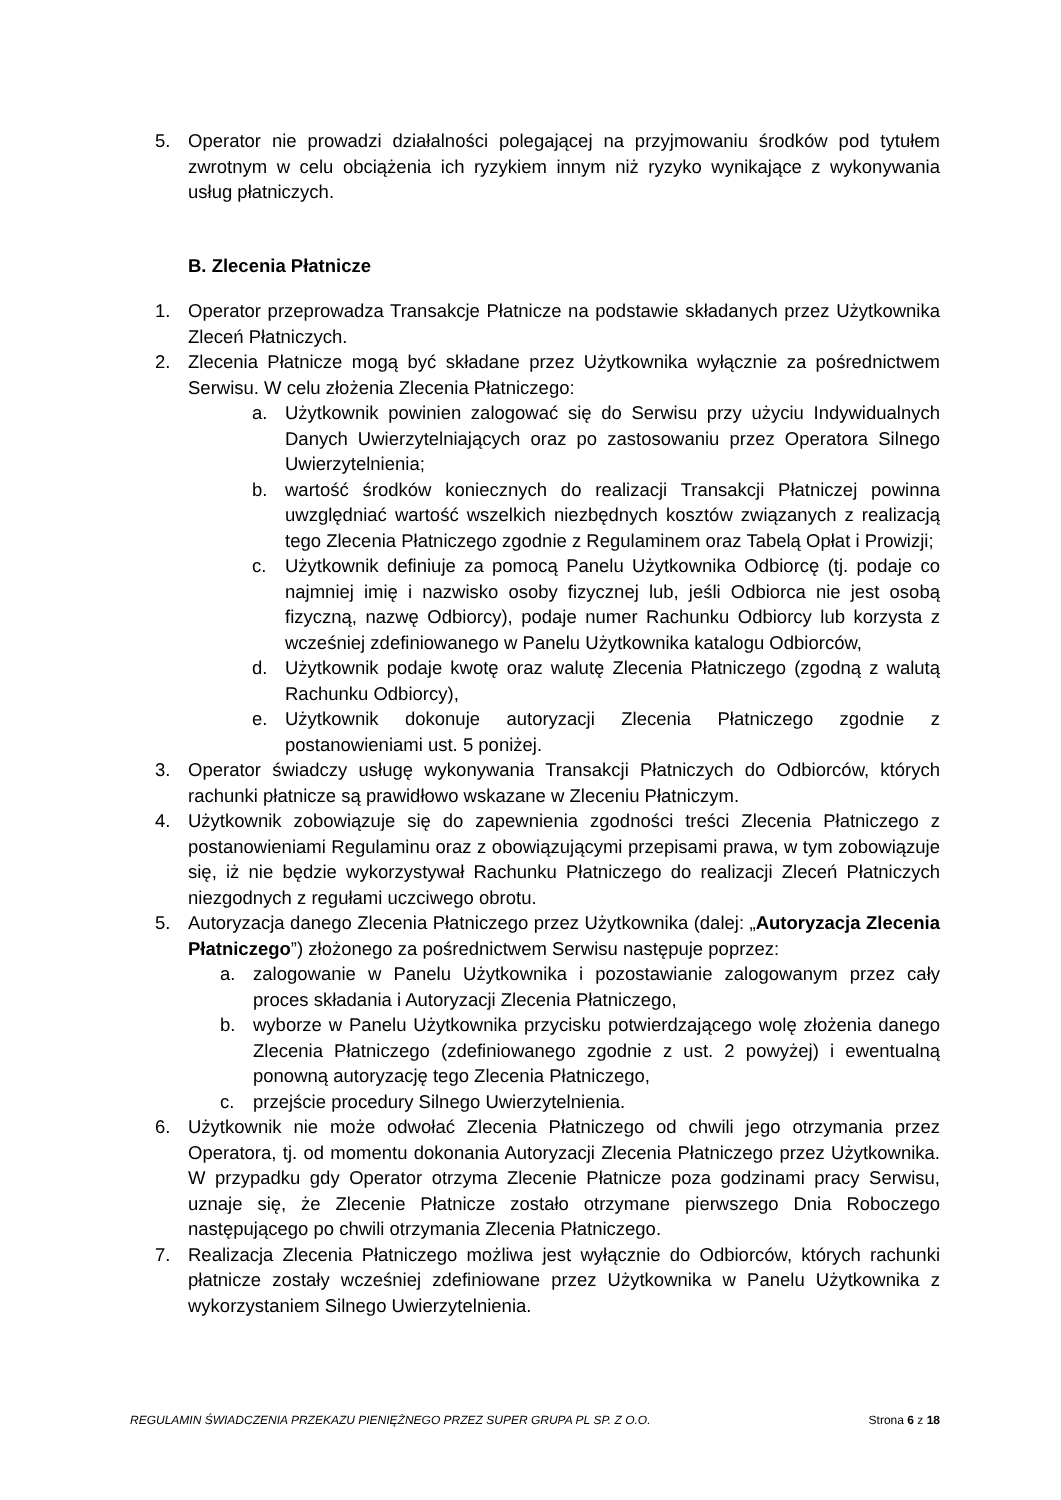5. Operator nie prowadzi działalności polegającej na przyjmowaniu środków pod tytułem zwrotnym w celu obciążenia ich ryzykiem innym niż ryzyko wynikające z wykonywania usług płatniczych.
B. Zlecenia Płatnicze
1. Operator przeprowadza Transakcje Płatnicze na podstawie składanych przez Użytkownika Zleceń Płatniczych.
2. Zlecenia Płatnicze mogą być składane przez Użytkownika wyłącznie za pośrednictwem Serwisu. W celu złożenia Zlecenia Płatniczego:
a. Użytkownik powinien zalogować się do Serwisu przy użyciu Indywidualnych Danych Uwierzytelniających oraz po zastosowaniu przez Operatora Silnego Uwierzytelnienia;
b. wartość środków koniecznych do realizacji Transakcji Płatniczej powinna uwzględniać wartość wszelkich niezbędnych kosztów związanych z realizacją tego Zlecenia Płatniczego zgodnie z Regulaminem oraz Tabelą Opłat i Prowizji;
c. Użytkownik definiuje za pomocą Panelu Użytkownika Odbiorcę (tj. podaje co najmniej imię i nazwisko osoby fizycznej lub, jeśli Odbiorca nie jest osobą fizyczną, nazwę Odbiorcy), podaje numer Rachunku Odbiorcy lub korzysta z wcześniej zdefiniowanego w Panelu Użytkownika katalogu Odbiorców,
d. Użytkownik podaje kwotę oraz walutę Zlecenia Płatniczego (zgodną z walutą Rachunku Odbiorcy),
e. Użytkownik dokonuje autoryzacji Zlecenia Płatniczego zgodnie z postanowieniami ust. 5 poniżej.
3. Operator świadczy usługę wykonywania Transakcji Płatniczych do Odbiorców, których rachunki płatnicze są prawidłowo wskazane w Zleceniu Płatniczym.
4. Użytkownik zobowiązuje się do zapewnienia zgodności treści Zlecenia Płatniczego z postanowieniami Regulaminu oraz z obowiązującymi przepisami prawa, w tym zobowiązuje się, iż nie będzie wykorzystywał Rachunku Płatniczego do realizacji Zleceń Płatniczych niezgodnych z regułami uczciwego obrotu.
5. Autoryzacja danego Zlecenia Płatniczego przez Użytkownika (dalej: „Autoryzacja Zlecenia Płatniczego”) złożonego za pośrednictwem Serwisu następuje poprzez:
a. zalogowanie w Panelu Użytkownika i pozostawianie zalogowanym przez cały proces składania i Autoryzacji Zlecenia Płatniczego,
b. wyborze w Panelu Użytkownika przycisku potwierdzającego wolę złożenia danego Zlecenia Płatniczego (zdefiniowanego zgodnie z ust. 2 powyżej) i ewentualną ponowną autoryzację tego Zlecenia Płatniczego,
c. przejście procedury Silnego Uwierzytelnienia.
6. Użytkownik nie może odwołać Zlecenia Płatniczego od chwili jego otrzymania przez Operatora, tj. od momentu dokonania Autoryzacji Zlecenia Płatniczego przez Użytkownika. W przypadku gdy Operator otrzyma Zlecenie Płatnicze poza godzinami pracy Serwisu, uznaje się, że Zlecenie Płatnicze zostało otrzymane pierwszego Dnia Roboczego następującego po chwili otrzymania Zlecenia Płatniczego.
7. Realizacja Zlecenia Płatniczego możliwa jest wyłącznie do Odbiorców, których rachunki płatnicze zostały wcześniej zdefiniowane przez Użytkownika w Panelu Użytkownika z wykorzystaniem Silnego Uwierzytelnienia.
REGULAMIN ŚWIADCZENIA PRZEKAZU PIENIĘŻNEGO PRZEZ SUPER GRUPA PL SP. Z O.O. Strona 6 z 18